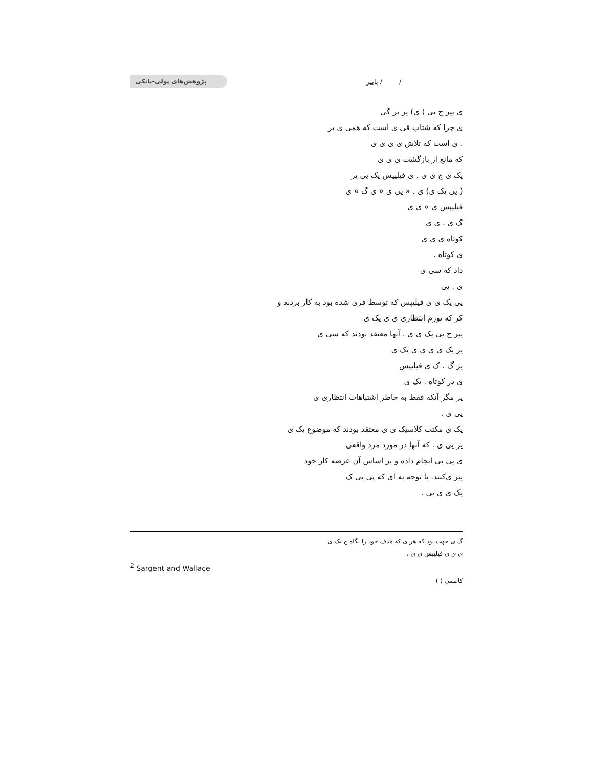/ / پاییز پژوهش‌های پولی-بانکی
ی ییر ج یی ( ی) یر یر گی
ی چرا که شتاب قی ی است که همی ی یر
. ی است که تلاش ی ی ی ی
که مانع از بازگشت ی ی ی
یک ی ج ی ی . ی فیلیپس یک یی یر
( یی یک ی) ی . « یی ی « ی گ » ی
فیلیپس ی » ی ی
گ ی . ی ی
کوتاه ی ی ی
ی کوتاه .
داد که سی ی
ی . یی
یی یک ی ی فیلیپس که توسط فری شده بود به کار بردند و
کر که تورم انتظاری ی ی یک ی
ییر ج یی یک ی ی . آنها معتقد بودند که سی ی
یر یک ی ی ی ی یک ی
یر گ . ک ی فیلیپس
ی در کوتاه . یک ی
یر مگر آنکه فقط به خاطر اشتباهات انتظاری ی
یی ی .
یک ی مکتب کلاسیک ی ی معتقد بودند که موضوع یک ی
یر یی ی . که آنها در مورد مزد واقعی
ی یی یی انجام داده و بر اساس آن عرضه کار خود
ییر ی‌کنند. با توجه به ای که پی یی ک
یک ی ی یی .
گ ی جهت بود که هر ی که هدف خود را نگاه ج یک ی
ی ی ی فیلیپس ی ی .
<sup>2</sup> Sargent and Wallace
کاظمی ( )